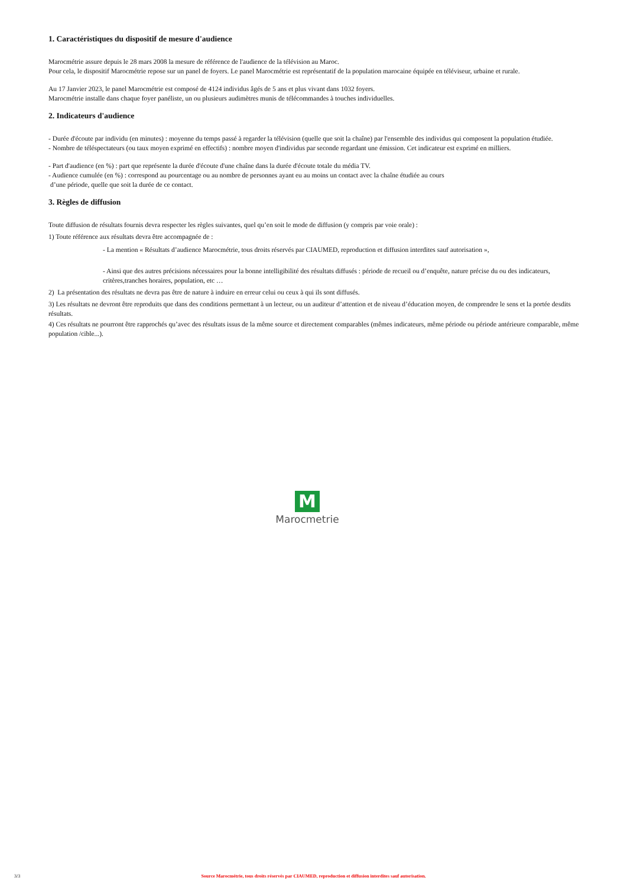1. Caractéristiques du dispositif de mesure d'audience
Marocmétrie assure depuis le 28 mars 2008 la mesure de référence de l'audience de la télévision au Maroc.
Pour cela, le dispositif Marocmétrie repose sur un panel de foyers. Le panel Marocmétrie est représentatif de la population marocaine équipée en téléviseur, urbaine et rurale.
Au 17 Janvier 2023, le panel Marocmétrie est composé de 4124 individus âgés de 5 ans et plus vivant dans 1032 foyers.
Marocmétrie installe dans chaque foyer panéliste, un ou plusieurs audimètres munis de télécommandes à touches individuelles.
2. Indicateurs d'audience
- Durée d'écoute par individu (en minutes) : moyenne du temps passé à regarder la télévision (quelle que soit la chaîne) par l'ensemble des individus qui composent la population étudiée.
- Nombre de téléspectateurs (ou taux moyen exprimé en effectifs) : nombre moyen d'individus par seconde regardant une émission. Cet indicateur est exprimé en milliers.
- Part d'audience (en %) : part que représente la durée d'écoute d'une chaîne dans la durée d'écoute totale du média TV.
- Audience cumulée (en %) : correspond au pourcentage ou au nombre de personnes ayant eu au moins un contact avec la chaîne étudiée au cours
d’une période, quelle que soit la durée de ce contact.
3. Règles de diffusion
Toute diffusion de résultats fournis devra respecter les règles suivantes, quel qu’en soit le mode de diffusion (y compris par voie orale) :
1) Toute référence aux résultats devra être accompagnée de :
- La mention « Résultats d’audience Marocmétrie, tous droits réservés par CIAUMED, reproduction et diffusion interdites sauf autorisation »,
- Ainsi que des autres précisions nécessaires pour la bonne intelligibilité des résultats diffusés : période de recueil ou d’enquête, nature précise du ou des indicateurs, critères,tranches horaires, population, etc …
2) La présentation des résultats ne devra pas être de nature à induire en erreur celui ou ceux à qui ils sont diffusés.
3) Les résultats ne devront être reproduits que dans des conditions permettant à un lecteur, ou un auditeur d’attention et de niveau d’éducation moyen, de comprendre le sens et la portée desdits résultats.
4) Ces résultats ne pourront être rapprochés qu’avec des résultats issus de la même source et directement comparables (mêmes indicateurs, même période ou période antérieure comparable, même population /cible...).
M
Marocmetrie
3/3
Source Marocmétrie, tous droits réservés par CIAUMED, reproduction et diffusion interdites sauf autorisation.